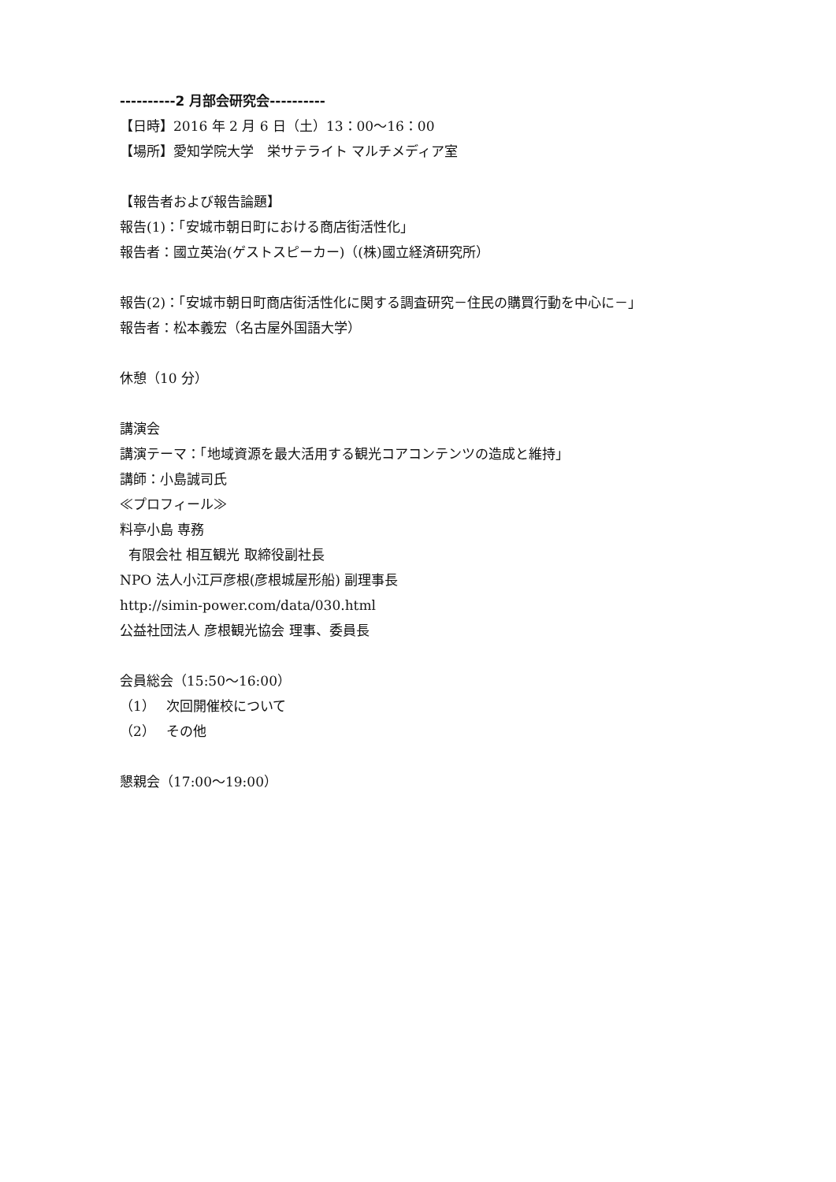----------2 月部会研究会----------
【日時】2016 年 2 月 6 日（土）13：00〜16：00
【場所】愛知学院大学　栄サテライト マルチメディア室
【報告者および報告論題】
報告(1)：「安城市朝日町における商店街活性化」
報告者：國立英治(ゲストスピーカー)（(株)國立経済研究所）
報告(2)：「安城市朝日町商店街活性化に関する調査研究－住民の購買行動を中心に－」
報告者：松本義宏（名古屋外国語大学）
休憩（10 分）
講演会
講演テーマ：「地域資源を最大活用する観光コアコンテンツの造成と維持」
講師：小島誠司氏
≪プロフィール≫
料亭小島 専務
有限会社 相互観光 取締役副社長
NPO 法人小江戸彦根(彦根城屋形船) 副理事長
http://simin-power.com/data/030.html
公益社団法人 彦根観光協会 理事、委員長
会員総会（15:50〜16:00）
（1）　 次回開催校について
（2）　 その他
懇親会（17:00〜19:00）